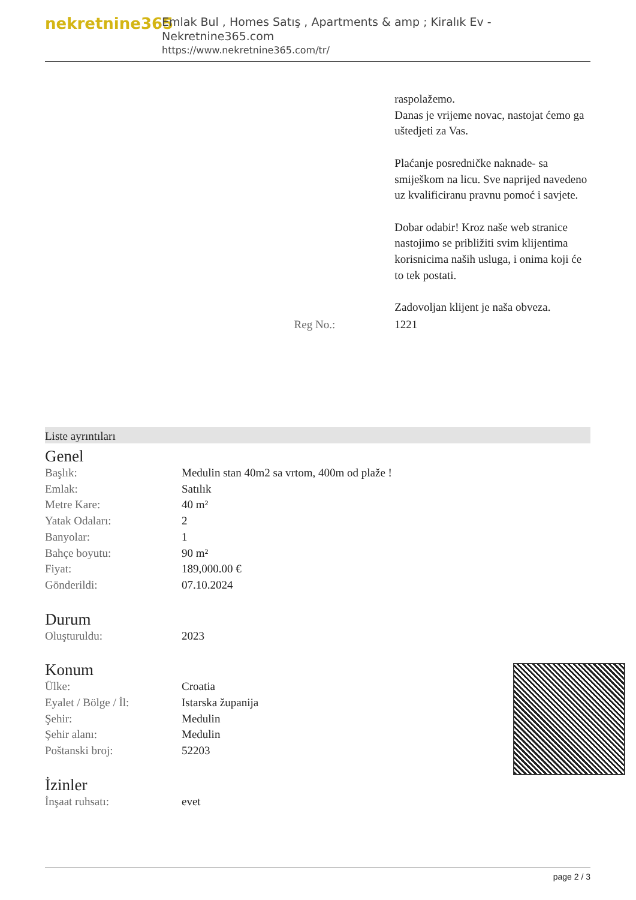nekretnine365
Emlak Bul , Homes Satış , Apartments & amp ; Kiralık Ev - Nekretnine365.com
https://www.nekretnine365.com/tr/
| | | raspolažemo. Danas je vrijeme novac, nastojat ćemo ga uštedjeti za Vas. Plaćanje posredničke naknade- sa smiješkom na licu. Sve naprijed navedeno uz kvalificiranu pravnu pomoć i savjete. Dobar odabir! Kroz naše web stranice nastojimo se približiti svim klijentima korisnicima naših usluga, i onima koji će to tek postati. Zadovoljan klijent je naša obveza. |
| | Reg No.: | 1221 |
Liste ayrıntıları
Genel
| Başlık: | Medulin stan 40m2 sa vrtom, 400m od plaže ! |
| Emlak: | Satılık |
| Metre Kare: | 40 m² |
| Yatak Odaları: | 2 |
| Banyolar: | 1 |
| Bahçe boyutu: | 90 m² |
| Fiyat: | 189,000.00 € |
| Gönderildi: | 07.10.2024 |
Durum
| Oluşturuldu: | 2023 |
Konum
| Ülke: | Croatia |
| Eyalet / Bölge / İl: | Istarska županija |
| Şehir: | Medulin |
| Şehir alanı: | Medulin |
| Poštanski broj: | 52203 |
İzinler
| İnşaat ruhsatı: | evet |
page 2 / 3